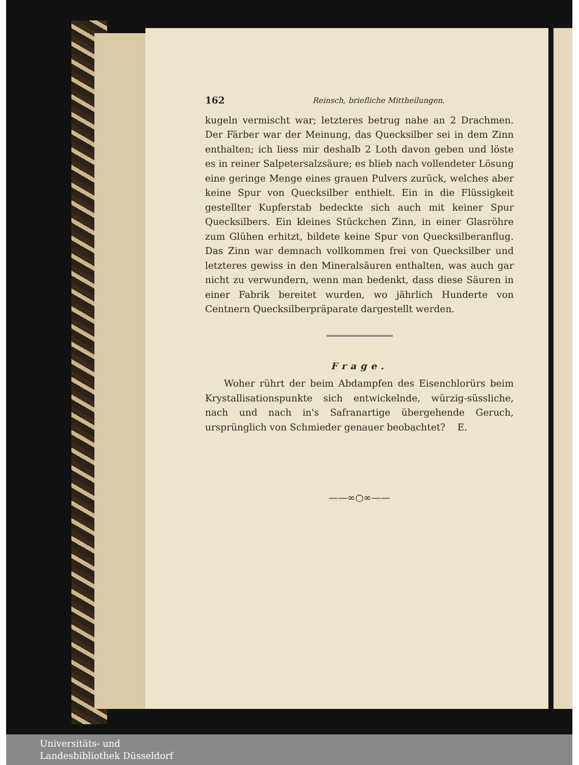162 Reinsch, briefliche Mittheilungen.
kugeln vermischt war; letzteres betrug nahe an 2 Drachmen. Der Färber war der Meinung, das Quecksilber sei in dem Zinn enthalten; ich liess mir deshalb 2 Loth davon geben und löste es in reiner Salpetersalzsäure; es blieb nach vollendeter Lösung eine geringe Menge eines grauen Pulvers zurück, welches aber keine Spur von Quecksilber enthielt. Ein in die Flüssigkeit gestellter Kupferstab bedeckte sich auch mit keiner Spur Quecksilbers. Ein kleines Stückchen Zinn, in einer Glasröhre zum Glühen erhitzt, bildete keine Spur von Quecksilberanflug. Das Zinn war demnach vollkommen frei von Quecksilber und letzteres gewiss in den Mineralsäuren enthalten, was auch gar nicht zu verwundern, wenn man bedenkt, dass diese Säuren in einer Fabrik bereitet wurden, wo jährlich Hunderte von Centnern Quecksilberpräparate dargestellt werden.
Frage.
Woher rührt der beim Abdampfen des Eisenchlorürs beim Krystallisationspunkte sich entwickelnde, würzig-süssliche, nach und nach in's Safranartige übergehende Geruch, ursprünglich von Schmieder genauer beobachtet? E.
——∞○∞——
Universitäts- und
Landesbibliothek Düsseldorf